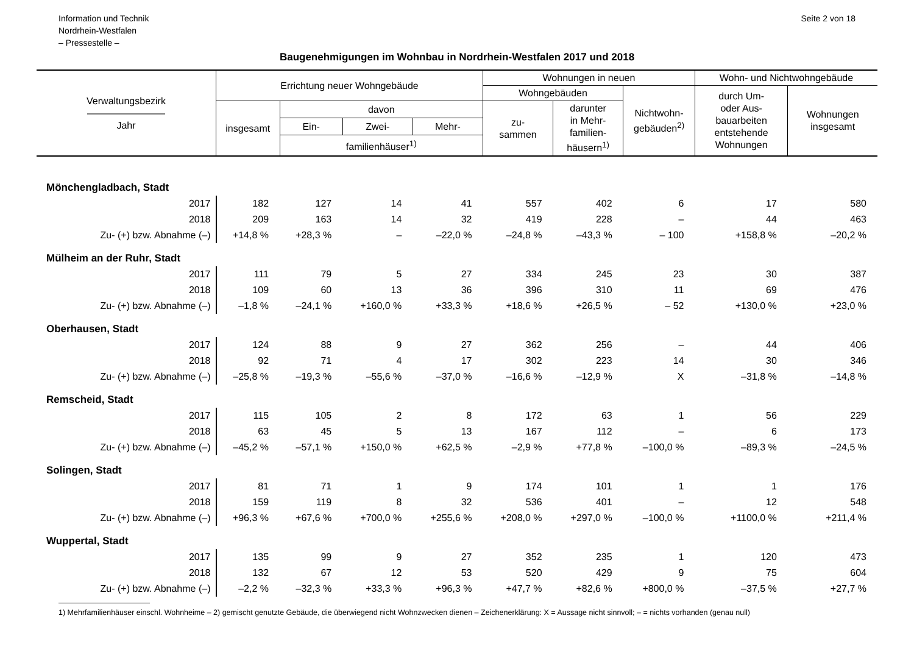Information und Technik
Nordrhein-Westfalen
– Pressestelle –
Seite 2 von 18
Baugenehmigungen im Wohnbau in Nordrhein-Westfalen 2017 und 2018
| Verwaltungsbezirk ———————— Jahr | Errichtung neuer Wohngebäude | | | | Wohnungen in neuen | | | Wohn- und Nichtwohngebäude | |
| --- | --- | --- | --- | --- | --- | --- | --- | --- | --- |
| | | | | | Wohngebäuden | | Nichtwohn- gebäuden<sup>2)</sup> | durch Um- oder Aus- bauarbeiten entstehende Wohnungen | Wohnungen insgesamt |
| | insgesamt | davon | | | zu- sammen | darunter in Mehr- familien- häusern<sup>1)</sup> | | | |
| | | Ein- | Zwei- | Mehr- | | | | | |
| | | familienhäuser<sup>1)</sup> | | | | | | | |
| Mönchengladbach, Stadt | | | | | | | | | |
| 2017 | 182 | 127 | 14 | 41 | 557 | 402 | 6 | 17 | 580 |
| 2018 | 209 | 163 | 14 | 32 | 419 | 228 | – | 44 | 463 |
| Zu- (+) bzw. Abnahme (–) | +14,8 % | +28,3 % | – | –22,0 % | –24,8 % | –43,3 % | – 100 | +158,8 % | –20,2 % |
| Mülheim an der Ruhr, Stadt | | | | | | | | | |
| 2017 | 111 | 79 | 5 | 27 | 334 | 245 | 23 | 30 | 387 |
| 2018 | 109 | 60 | 13 | 36 | 396 | 310 | 11 | 69 | 476 |
| Zu- (+) bzw. Abnahme (–) | –1,8 % | –24,1 % | +160,0 % | +33,3 % | +18,6 % | +26,5 % | – 52 | +130,0 % | +23,0 % |
| Oberhausen, Stadt | | | | | | | | | |
| 2017 | 124 | 88 | 9 | 27 | 362 | 256 | – | 44 | 406 |
| 2018 | 92 | 71 | 4 | 17 | 302 | 223 | 14 | 30 | 346 |
| Zu- (+) bzw. Abnahme (–) | –25,8 % | –19,3 % | –55,6 % | –37,0 % | –16,6 % | –12,9 % | X | –31,8 % | –14,8 % |
| Remscheid, Stadt | | | | | | | | | |
| 2017 | 115 | 105 | 2 | 8 | 172 | 63 | 1 | 56 | 229 |
| 2018 | 63 | 45 | 5 | 13 | 167 | 112 | – | 6 | 173 |
| Zu- (+) bzw. Abnahme (–) | –45,2 % | –57,1 % | +150,0 % | +62,5 % | –2,9 % | +77,8 % | –100,0 % | –89,3 % | –24,5 % |
| Solingen, Stadt | | | | | | | | | |
| 2017 | 81 | 71 | 1 | 9 | 174 | 101 | 1 | 1 | 176 |
| 2018 | 159 | 119 | 8 | 32 | 536 | 401 | – | 12 | 548 |
| Zu- (+) bzw. Abnahme (–) | +96,3 % | +67,6 % | +700,0 % | +255,6 % | +208,0 % | +297,0 % | –100,0 % | +1100,0 % | +211,4 % |
| Wuppertal, Stadt | | | | | | | | | |
| 2017 | 135 | 99 | 9 | 27 | 352 | 235 | 1 | 120 | 473 |
| 2018 | 132 | 67 | 12 | 53 | 520 | 429 | 9 | 75 | 604 |
| Zu- (+) bzw. Abnahme (–) | –2,2 % | –32,3 % | +33,3 % | +96,3 % | +47,7 % | +82,6 % | +800,0 % | –37,5 % | +27,7 % |
1) Mehrfamilienhäuser einschl. Wohnheime – 2) gemischt genutzte Gebäude, die überwiegend nicht Wohnzwecken dienen – Zeichenerklärung: X = Aussage nicht sinnvoll; – = nichts vorhanden (genau null)